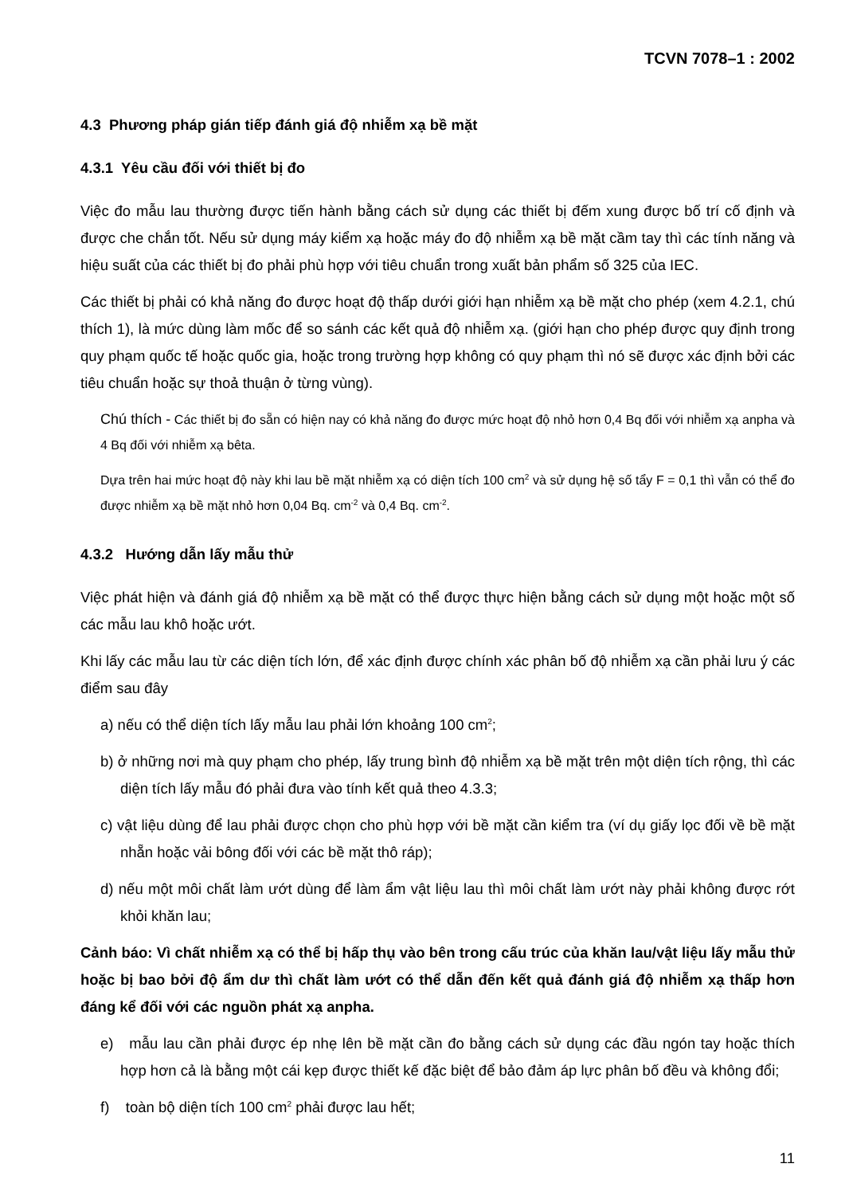TCVN 7078–1 : 2002
4.3 Phương pháp gián tiếp đánh giá độ nhiễm xạ bề mặt
4.3.1 Yêu cầu đối với thiết bị đo
Việc đo mẫu lau thường được tiến hành bằng cách sử dụng các thiết bị đếm xung được bố trí cố định và được che chắn tốt. Nếu sử dụng máy kiểm xạ hoặc máy đo độ nhiễm xạ bề mặt cầm tay thì các tính năng và hiệu suất của các thiết bị đo phải phù hợp với tiêu chuẩn trong xuất bản phẩm số 325 của IEC.
Các thiết bị phải có khả năng đo được hoạt độ thấp dưới giới hạn nhiễm xạ bề mặt cho phép (xem 4.2.1, chú thích 1), là mức dùng làm mốc để so sánh các kết quả độ nhiễm xạ. (giới hạn cho phép được quy định trong quy phạm quốc tế hoặc quốc gia, hoặc trong trường hợp không có quy phạm thì nó sẽ được xác định bởi các tiêu chuẩn hoặc sự thoả thuận ở từng vùng).
Chú thích - Các thiết bị đo sẵn có hiện nay có khả năng đo được mức hoạt độ nhỏ hơn 0,4 Bq đối với nhiễm xạ anpha và 4 Bq đối với nhiễm xạ bêta.
Dựa trên hai mức hoạt độ này khi lau bề mặt nhiễm xạ có diện tích 100 cm<sup>2</sup> và sử dụng hệ số tẩy F = 0,1 thì vẫn có thể đo được nhiễm xạ bề mặt nhỏ hơn 0,04 Bq. cm<sup>-2</sup> và 0,4 Bq. cm<sup>-2</sup>.
4.3.2 Hướng dẫn lấy mẫu thử
Việc phát hiện và đánh giá độ nhiễm xạ bề mặt có thể được thực hiện bằng cách sử dụng một hoặc một số các mẫu lau khô hoặc ướt.
Khi lấy các mẫu lau từ các diện tích lớn, để xác định được chính xác phân bố độ nhiễm xạ cần phải lưu ý các điểm sau đây
a) nếu có thể diện tích lấy mẫu lau phải lớn khoảng 100 cm<sup>2</sup>;
b) ở những nơi mà quy phạm cho phép, lấy trung bình độ nhiễm xạ bề mặt trên một diện tích rộng, thì các diện tích lấy mẫu đó phải đưa vào tính kết quả theo 4.3.3;
c) vật liệu dùng để lau phải được chọn cho phù hợp với bề mặt cần kiểm tra (ví dụ giấy lọc đối về bề mặt nhẵn hoặc vải bông đối với các bề mặt thô ráp);
d) nếu một môi chất làm ướt dùng để làm ẩm vật liệu lau thì môi chất làm ướt này phải không được rớt khỏi khăn lau;
Cảnh báo: Vì chất nhiễm xạ có thể bị hấp thụ vào bên trong cấu trúc của khăn lau/vật liệu lấy mẫu thử hoặc bị bao bởi độ ẩm dư thì chất làm ướt có thể dẫn đến kết quả đánh giá độ nhiễm xạ thấp hơn đáng kể đối với các nguồn phát xạ anpha.
e) mẫu lau cần phải được ép nhẹ lên bề mặt cần đo bằng cách sử dụng các đầu ngón tay hoặc thích hợp hơn cả là bằng một cái kẹp được thiết kế đặc biệt để bảo đảm áp lực phân bố đều và không đổi;
f) toàn bộ diện tích 100 cm<sup>2</sup> phải được lau hết;
11